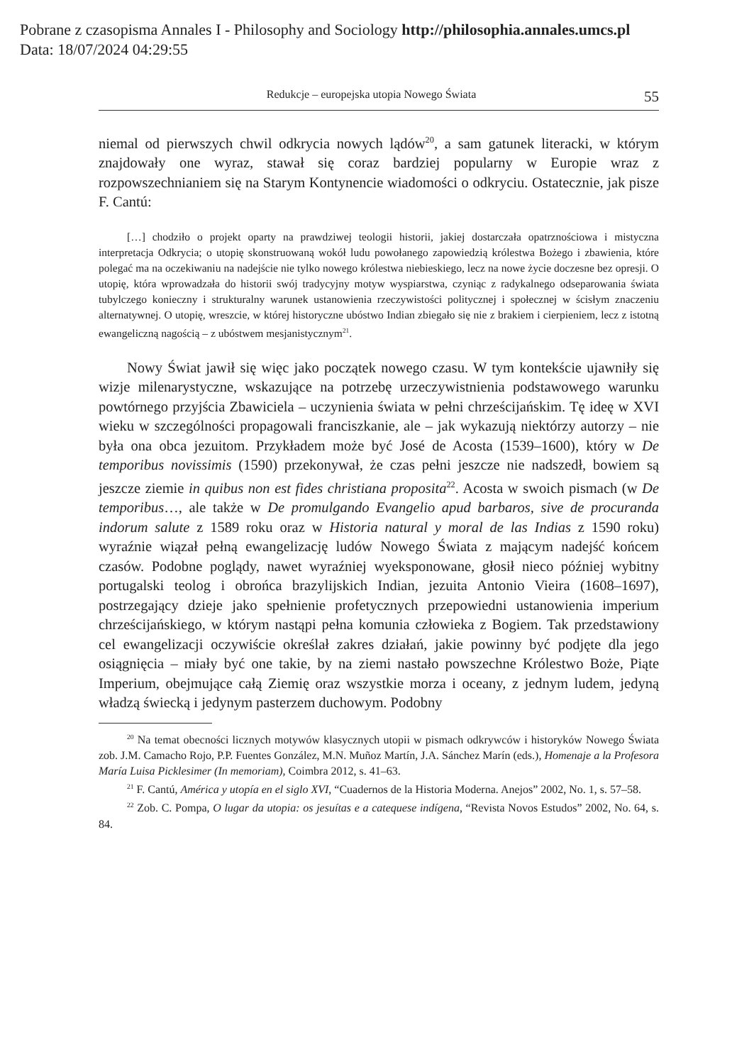Pobrane z czasopisma Annales I - Philosophy and Sociology http://philosophia.annales.umcs.pl
Data: 18/07/2024 04:29:55
Redukcje – europejska utopia Nowego Świata 55
niemal od pierwszych chwil odkrycia nowych lądów<sup>20</sup>, a sam gatunek literacki, w którym znajdowały one wyraz, stawał się coraz bardziej popularny w Europie wraz z rozpowszechnianiem się na Starym Kontynencie wiadomości o odkryciu. Ostatecznie, jak pisze F. Cantú:
[…] chodziło o projekt oparty na prawdziwej teologii historii, jakiej dostarczała opatrznościowa i mistyczna interpretacja Odkrycia; o utopię skonstruowaną wokół ludu powołanego zapowiedzią królestwa Bożego i zbawienia, które polegać ma na oczekiwaniu na nadejście nie tylko nowego królestwa niebieskiego, lecz na nowe życie doczesne bez opresji. O utopię, która wprowadzała do historii swój tradycyjny motyw wyspiarstwa, czyniąc z radykalnego odseparowania świata tubylczego konieczny i strukturalny warunek ustanowienia rzeczywistości politycznej i społecznej w ścisłym znaczeniu alternatywnej. O utopię, wreszcie, w której historyczne ubóstwo Indian zbiegało się nie z brakiem i cierpieniem, lecz z istotną ewangeliczną nagością – z ubóstwem mesjanistycznym<sup>21</sup>.
Nowy Świat jawił się więc jako początek nowego czasu. W tym kontekście ujawniły się wizje milenarystyczne, wskazujące na potrzebę urzeczywistnienia podstawowego warunku powtórnego przyjścia Zbawiciela – uczynienia świata w pełni chrześcijańskim. Tę ideę w XVI wieku w szczególności propagowali franciszkanie, ale – jak wykazują niektórzy autorzy – nie była ona obca jezuitom. Przykładem może być José de Acosta (1539–1600), który w De temporibus novissimis (1590) przekonywał, że czas pełni jeszcze nie nadszedł, bowiem są jeszcze ziemie in quibus non est fides christiana proposita<sup>22</sup>. Acosta w swoich pismach (w De temporibus…, ale także w De promulgando Evangelio apud barbaros, sive de procuranda indorum salute z 1589 roku oraz w Historia natural y moral de las Indias z 1590 roku) wyraźnie wiązał pełną ewangelizację ludów Nowego Świata z mającym nadejść końcem czasów. Podobne poglądy, nawet wyraźniej wyeksponowane, głosił nieco później wybitny portugalski teolog i obrońca brazylijskich Indian, jezuita Antonio Vieira (1608–1697), postrzegający dzieje jako spełnienie profetycznych przepowiedni ustanowienia imperium chrześcijańskiego, w którym nastąpi pełna komunia człowieka z Bogiem. Tak przedstawiony cel ewangelizacji oczywiście określał zakres działań, jakie powinny być podjęte dla jego osiągnięcia – miały być one takie, by na ziemi nastało powszechne Królestwo Boże, Piąte Imperium, obejmujące całą Ziemię oraz wszystkie morza i oceany, z jednym ludem, jedyną władzą świecką i jedynym pasterzem duchowym. Podobny
<sup>20</sup> Na temat obecności licznych motywów klasycznych utopii w pismach odkrywców i historyków Nowego Świata zob. J.M. Camacho Rojo, P.P. Fuentes González, M.N. Muñoz Martín, J.A. Sánchez Marín (eds.), Homenaje a la Profesora María Luisa Picklesimer (In memoriam), Coimbra 2012, s. 41–63.
<sup>21</sup> F. Cantú, América y utopía en el siglo XVI, “Cuadernos de la Historia Moderna. Anejos” 2002, No. 1, s. 57–58.
<sup>22</sup> Zob. C. Pompa, O lugar da utopia: os jesuítas e a catequese indígena, “Revista Novos Estudos” 2002, No. 64, s. 84.